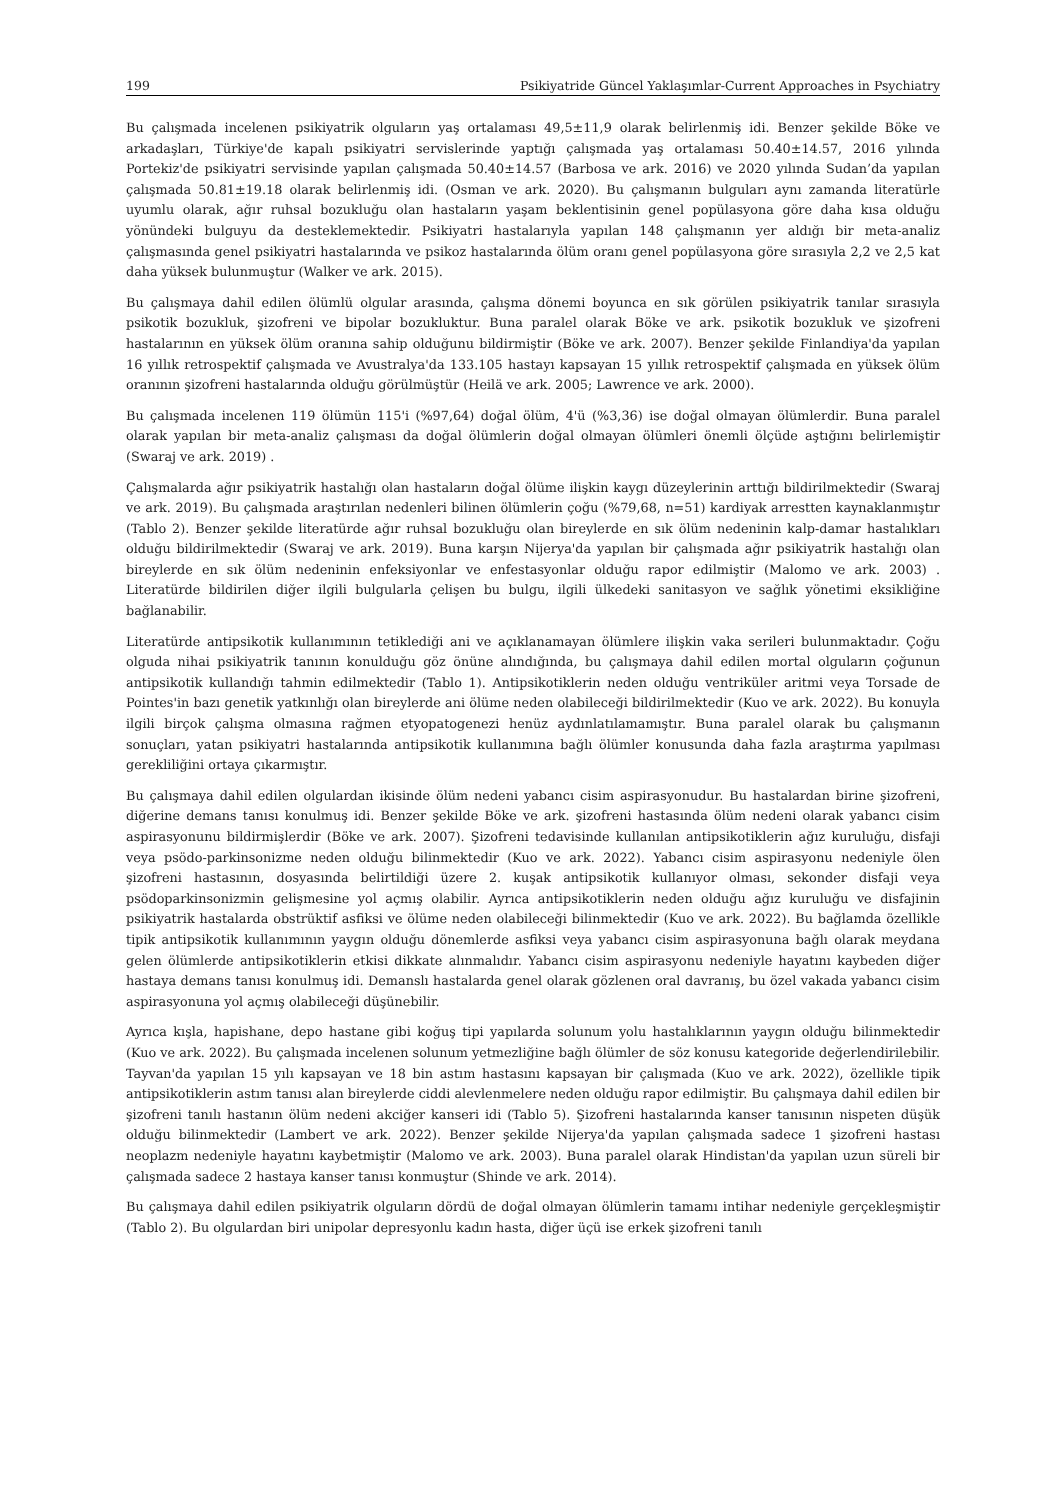199 Psikiyatride Güncel Yaklaşımlar-Current Approaches in Psychiatry
Bu çalışmada incelenen psikiyatrik olguların yaş ortalaması 49,5±11,9 olarak belirlenmiş idi. Benzer şekilde Böke ve arkadaşları, Türkiye'de kapalı psikiyatri servislerinde yaptığı çalışmada yaş ortalaması 50.40±14.57, 2016 yılında Portekiz'de psikiyatri servisinde yapılan çalışmada 50.40±14.57 (Barbosa ve ark. 2016) ve 2020 yılında Sudan’da yapılan çalışmada 50.81±19.18 olarak belirlenmiş idi. (Osman ve ark. 2020). Bu çalışmanın bulguları aynı zamanda literatürle uyumlu olarak, ağır ruhsal bozukluğu olan hastaların yaşam beklentisinin genel popülasyona göre daha kısa olduğu yönündeki bulguyu da desteklemektedir. Psikiyatri hastalarıyla yapılan 148 çalışmanın yer aldığı bir meta-analiz çalışmasında genel psikiyatri hastalarında ve psikoz hastalarında ölüm oranı genel popülasyona göre sırasıyla 2,2 ve 2,5 kat daha yüksek bulunmuştur (Walker ve ark. 2015).
Bu çalışmaya dahil edilen ölümlü olgular arasında, çalışma dönemi boyunca en sık görülen psikiyatrik tanılar sırasıyla psikotik bozukluk, şizofreni ve bipolar bozukluktur. Buna paralel olarak Böke ve ark. psikotik bozukluk ve şizofreni hastalarının en yüksek ölüm oranına sahip olduğunu bildirmiştir (Böke ve ark. 2007). Benzer şekilde Finlandiya'da yapılan 16 yıllık retrospektif çalışmada ve Avustralya'da 133.105 hastayı kapsayan 15 yıllık retrospektif çalışmada en yüksek ölüm oranının şizofreni hastalarında olduğu görülmüştür (Heilä ve ark. 2005; Lawrence ve ark. 2000).
Bu çalışmada incelenen 119 ölümün 115'i (%97,64) doğal ölüm, 4'ü (%3,36) ise doğal olmayan ölümlerdir. Buna paralel olarak yapılan bir meta-analiz çalışması da doğal ölümlerin doğal olmayan ölümleri önemli ölçüde aştığını belirlemiştir (Swaraj ve ark. 2019) .
Çalışmalarda ağır psikiyatrik hastalığı olan hastaların doğal ölüme ilişkin kaygı düzeylerinin arttığı bildirilmektedir (Swaraj ve ark. 2019). Bu çalışmada araştırılan nedenleri bilinen ölümlerin çoğu (%79,68, n=51) kardiyak arrestten kaynaklanmıştır (Tablo 2). Benzer şekilde literatürde ağır ruhsal bozukluğu olan bireylerde en sık ölüm nedeninin kalp-damar hastalıkları olduğu bildirilmektedir (Swaraj ve ark. 2019). Buna karşın Nijerya'da yapılan bir çalışmada ağır psikiyatrik hastalığı olan bireylerde en sık ölüm nedeninin enfeksiyonlar ve enfestasyonlar olduğu rapor edilmiştir (Malomo ve ark. 2003) . Literatürde bildirilen diğer ilgili bulgularla çelişen bu bulgu, ilgili ülkedeki sanitasyon ve sağlık yönetimi eksikliğine bağlanabilir.
Literatürde antipsikotik kullanımının tetiklediği ani ve açıklanamayan ölümlere ilişkin vaka serileri bulunmaktadır. Çoğu olguda nihai psikiyatrik tanının konulduğu göz önüne alındığında, bu çalışmaya dahil edilen mortal olguların çoğunun antipsikotik kullandığı tahmin edilmektedir (Tablo 1). Antipsikotiklerin neden olduğu ventriküler aritmi veya Torsade de Pointes'in bazı genetik yatkınlığı olan bireylerde ani ölüme neden olabileceği bildirilmektedir (Kuo ve ark. 2022). Bu konuyla ilgili birçok çalışma olmasına rağmen etyopatogenezi henüz aydınlatılamamıştır. Buna paralel olarak bu çalışmanın sonuçları, yatan psikiyatri hastalarında antipsikotik kullanımına bağlı ölümler konusunda daha fazla araştırma yapılması gerekliliğini ortaya çıkarmıştır.
Bu çalışmaya dahil edilen olgulardan ikisinde ölüm nedeni yabancı cisim aspirasyonudur. Bu hastalardan birine şizofreni, diğerine demans tanısı konulmuş idi. Benzer şekilde Böke ve ark. şizofreni hastasında ölüm nedeni olarak yabancı cisim aspirasyonunu bildirmişlerdir (Böke ve ark. 2007). Şizofreni tedavisinde kullanılan antipsikotiklerin ağız kuruluğu, disfaji veya psödo-parkinsonizme neden olduğu bilinmektedir (Kuo ve ark. 2022). Yabancı cisim aspirasyonu nedeniyle ölen şizofreni hastasının, dosyasında belirtildiği üzere 2. kuşak antipsikotik kullanıyor olması, sekonder disfaji veya psödoparkinsonizmin gelişmesine yol açmış olabilir. Ayrıca antipsikotiklerin neden olduğu ağız kuruluğu ve disfajinin psikiyatrik hastalarda obstrüktif asfiksi ve ölüme neden olabileceği bilinmektedir (Kuo ve ark. 2022). Bu bağlamda özellikle tipik antipsikotik kullanımının yaygın olduğu dönemlerde asfiksi veya yabancı cisim aspirasyonuna bağlı olarak meydana gelen ölümlerde antipsikotiklerin etkisi dikkate alınmalıdır. Yabancı cisim aspirasyonu nedeniyle hayatını kaybeden diğer hastaya demans tanısı konulmuş idi. Demanslı hastalarda genel olarak gözlenen oral davranış, bu özel vakada yabancı cisim aspirasyonuna yol açmış olabileceği düşünebilir.
Ayrıca kışla, hapishane, depo hastane gibi koğuş tipi yapılarda solunum yolu hastalıklarının yaygın olduğu bilinmektedir (Kuo ve ark. 2022). Bu çalışmada incelenen solunum yetmezliğine bağlı ölümler de söz konusu kategoride değerlendirilebilir. Tayvan'da yapılan 15 yılı kapsayan ve 18 bin astım hastasını kapsayan bir çalışmada (Kuo ve ark. 2022), özellikle tipik antipsikotiklerin astım tanısı alan bireylerde ciddi alevlenmelere neden olduğu rapor edilmiştir. Bu çalışmaya dahil edilen bir şizofreni tanılı hastanın ölüm nedeni akciğer kanseri idi (Tablo 5). Şizofreni hastalarında kanser tanısının nispeten düşük olduğu bilinmektedir (Lambert ve ark. 2022). Benzer şekilde Nijerya'da yapılan çalışmada sadece 1 şizofreni hastası neoplazm nedeniyle hayatını kaybetmiştir (Malomo ve ark. 2003). Buna paralel olarak Hindistan'da yapılan uzun süreli bir çalışmada sadece 2 hastaya kanser tanısı konmuştur (Shinde ve ark. 2014).
Bu çalışmaya dahil edilen psikiyatrik olguların dördü de doğal olmayan ölümlerin tamamı intihar nedeniyle gerçekleşmiştir (Tablo 2). Bu olgulardan biri unipolar depresyonlu kadın hasta, diğer üçü ise erkek şizofreni tanılı